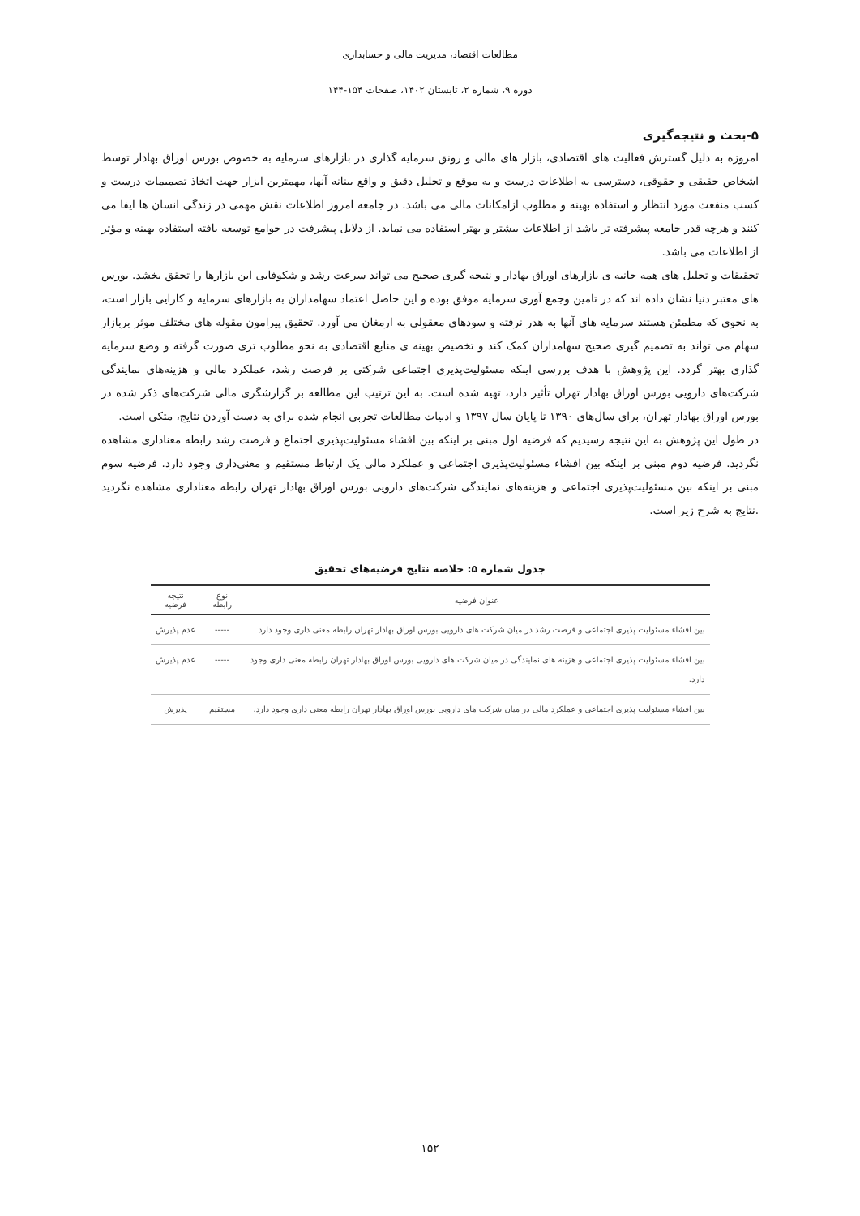مطالعات اقتصاد، مدیریت مالی و حسابداری
دوره ۹، شماره ۲، تابستان ۱۴۰۲، صفحات ۱۵۴-۱۴۴
۵-بحث و نتیجه‌گیری
امروزه به دلیل گسترش فعالیت های اقتصادی، بازار های مالی و رونق سرمایه گذاری در بازارهای سرمایه به خصوص بورس اوراق بهادار توسط اشخاص حقیقی و حقوقی، دسترسی به اطلاعات درست و به موقع و تحلیل دقیق و واقع بینانه آنها، مهمترین ابزار جهت اتخاذ تصمیمات درست و کسب منفعت مورد انتظار و استفاده بهینه و مطلوب ازامکانات مالی می باشد. در جامعه امروز اطلاعات نقش مهمی در زندگی انسان ها ایفا می کنند و هرچه قدر جامعه پیشرفته تر باشد از اطلاعات بیشتر و بهتر استفاده می نماید. از دلایل پیشرفت در جوامع توسعه یافته استفاده بهینه و مؤثر از اطلاعات می باشد.
تحقیقات و تحلیل های همه جانبه ی بازارهای اوراق بهادار و نتیجه گیری صحیح می تواند سرعت رشد و شکوفایی این بازارها را تحقق بخشد. بورس های معتبر دنیا نشان داده اند که در تامین وجمع آوری سرمایه موفق بوده و این حاصل اعتماد سهامداران به بازارهای سرمایه و کارایی بازار است، به نحوی که مطمئن هستند سرمایه های آنها به هدر نرفته و سودهای معقولی به ارمغان می آورد. تحقیق پیرامون مقوله های مختلف موثر بربازار سهام می تواند به تصمیم گیری صحیح سهامداران کمک کند و تخصیص بهینه ی منابع اقتصادی به نحو مطلوب تری صورت گرفته و وضع سرمایه گذاری بهتر گردد. این پژوهش با هدف بررسی اینکه مسئولیت‌پذیری اجتماعی شرکتی بر فرصت رشد، عملکرد مالی و هزینه‌های نمایندگی شرکت‌های دارویی بورس اوراق بهادار تهران تأثیر دارد، تهیه شده است. به این ترتیب این مطالعه بر گزارشگری مالی شرکت‌های ذکر شده در بورس اوراق بهادار تهران، برای سال‌های ۱۳۹۰ تا پایان سال ۱۳۹۷ و ادبیات مطالعات تجربی انجام شده برای به دست آوردن نتایج، متکی است.
در طول این پژوهش به این نتیجه رسیدیم که فرضیه اول مبنی بر اینکه بین افشاء مسئولیت‌پذیری اجتماع و فرصت رشد رابطه معناداری مشاهده نگردید. فرضیه دوم مبنی بر اینکه بین افشاء مسئولیت‌پذیری اجتماعی و عملکرد مالی یک ارتباط مستقیم و معنی‌داری وجود دارد. فرضیه سوم مبنی بر اینکه بین مسئولیت‌پذیری اجتماعی و هزینه‌های نمایندگی شرکت‌های دارویی بورس اوراق بهادار تهران رابطه معناداری مشاهده نگردید .نتایج به شرح زیر است.
جدول شماره ۵: خلاصه نتایج فرضیه‌های تحقیق
| عنوان فرضیه | نوع رابطه | نتیجه فرضیه |
| --- | --- | --- |
| بین افشاء مسئولیت پذیری اجتماعی و فرصت رشد در میان شرکت های دارویی بورس اوراق بهادار تهران رابطه معنی داری وجود دارد | ----- | عدم پذیرش |
| بین افشاء مسئولیت پذیری اجتماعی و هزینه های نمایندگی در میان شرکت های دارویی بورس اوراق بهادار تهران رابطه معنی داری وجود دارد. | ----- | عدم پذیرش |
| بین افشاء مسئولیت پذیری اجتماعی و عملکرد مالی در میان شرکت های دارویی بورس اوراق بهادار تهران رابطه معنی داری وجود دارد. | مستقیم | پذیرش |
۱۵۲